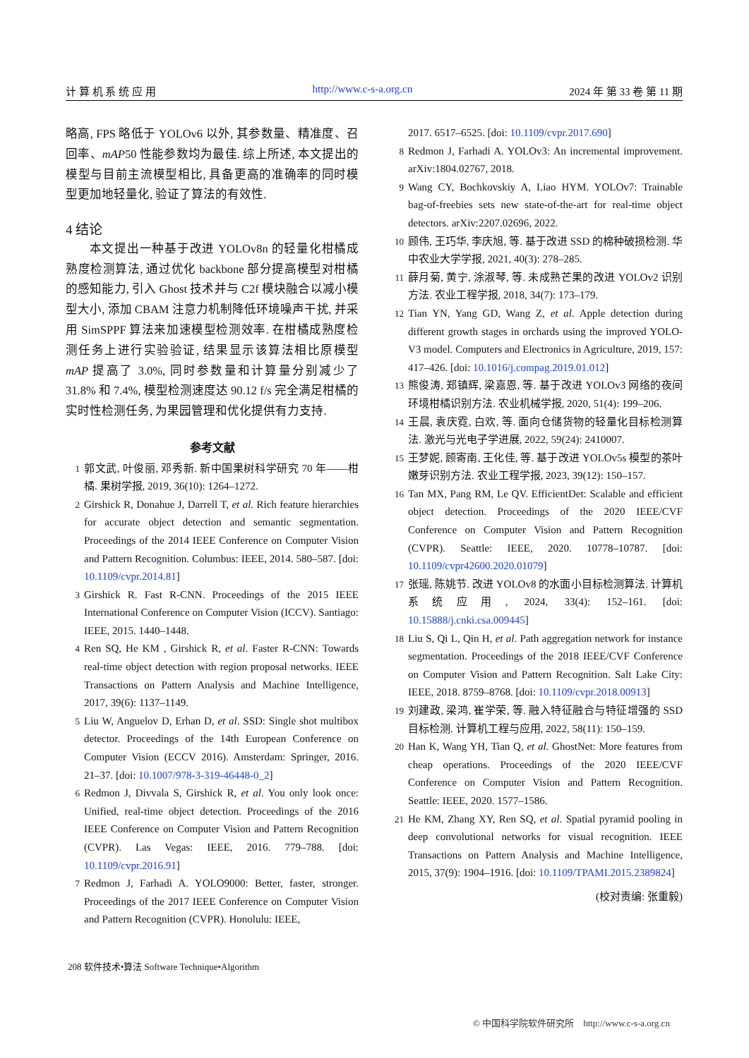计 算 机 系 统 应 用 http://www.c-s-a.org.cn 2024 年 第 33 卷 第 11 期
略高, FPS 略低于 YOLOv6 以外, 其参数量、精准度、召回率、mAP50 性能参数均为最佳. 综上所述, 本文提出的模型与目前主流模型相比, 具备更高的准确率的同时模型更加地轻量化, 验证了算法的有效性.
4 结论
  本文提出一种基于改进 YOLOv8n 的轻量化柑橘成熟度检测算法, 通过优化 backbone 部分提高模型对柑橘的感知能力, 引入 Ghost 技术并与 C2f 模块融合以减小模型大小, 添加 CBAM 注意力机制降低环境噪声干扰, 并采用 SimSPPF 算法来加速模型检测效率. 在柑橘成熟度检测任务上进行实验验证, 结果显示该算法相比原模型 mAP 提高了 3.0%, 同时参数量和计算量分别减少了 31.8% 和 7.4%, 模型检测速度达 90.12 f/s 完全满足柑橘的实时性检测任务, 为果园管理和优化提供有力支持.
参考文献
1 郭文武, 叶俊丽, 邓秀新. 新中国果树科学研究 70 年——柑橘. 果树学报, 2019, 36(10): 1264–1272.
2 Girshick R, Donahue J, Darrell T, et al. Rich feature hierarchies for accurate object detection and semantic segmentation. Proceedings of the 2014 IEEE Conference on Computer Vision and Pattern Recognition. Columbus: IEEE, 2014. 580–587. [doi: 10.1109/cvpr.2014.81]
3 Girshick R. Fast R-CNN. Proceedings of the 2015 IEEE International Conference on Computer Vision (ICCV). Santiago: IEEE, 2015. 1440–1448.
4 Ren SQ, He KM , Girshick R, et al. Faster R-CNN: Towards real-time object detection with region proposal networks. IEEE Transactions on Pattern Analysis and Machine Intelligence, 2017, 39(6): 1137–1149.
5 Liu W, Anguelov D, Erhan D, et al. SSD: Single shot multibox detector. Proceedings of the 14th European Conference on Computer Vision (ECCV 2016). Amsterdam: Springer, 2016. 21–37. [doi: 10.1007/978-3-319-46448-0_2]
6 Redmon J, Divvala S, Girshick R, et al. You only look once: Unified, real-time object detection. Proceedings of the 2016 IEEE Conference on Computer Vision and Pattern Recognition (CVPR). Las Vegas: IEEE, 2016. 779–788. [doi: 10.1109/cvpr.2016.91]
7 Redmon J, Farhadi A. YOLO9000: Better, faster, stronger. Proceedings of the 2017 IEEE Conference on Computer Vision and Pattern Recognition (CVPR). Honolulu: IEEE,
2017. 6517–6525. [doi: 10.1109/cvpr.2017.690]
8 Redmon J, Farhadi A. YOLOv3: An incremental improvement. arXiv:1804.02767, 2018.
9 Wang CY, Bochkovskiy A, Liao HYM. YOLOv7: Trainable bag-of-freebies sets new state-of-the-art for real-time object detectors. arXiv:2207.02696, 2022.
10 顾伟, 王巧华, 李庆旭, 等. 基于改进 SSD 的棉种破损检测. 华中农业大学学报, 2021, 40(3): 278–285.
11 薛月菊, 黄宁, 涂淑琴, 等. 未成熟芒果的改进 YOLOv2 识别方法. 农业工程学报, 2018, 34(7): 173–179.
12 Tian YN, Yang GD, Wang Z, et al. Apple detection during different growth stages in orchards using the improved YOLO-V3 model. Computers and Electronics in Agriculture, 2019, 157: 417–426. [doi: 10.1016/j.compag.2019.01.012]
13 熊俊涛, 郑镇辉, 梁嘉恩, 等. 基于改进 YOLOv3 网络的夜间环境柑橘识别方法. 农业机械学报, 2020, 51(4): 199–206.
14 王晨, 袁庆霓, 白欢, 等. 面向仓储货物的轻量化目标检测算法. 激光与光电子学进展, 2022, 59(24): 2410007.
15 王梦妮, 顾寄南, 王化佳, 等. 基于改进 YOLOv5s 模型的茶叶嫩芽识别方法. 农业工程学报, 2023, 39(12): 150–157.
16 Tan MX, Pang RM, Le QV. EfficientDet: Scalable and efficient object detection. Proceedings of the 2020 IEEE/CVF Conference on Computer Vision and Pattern Recognition (CVPR). Seattle: IEEE, 2020. 10778–10787. [doi: 10.1109/cvpr42600.2020.01079]
17 张瑶, 陈姚节. 改进 YOLOv8 的水面小目标检测算法. 计算机系统应用, 2024, 33(4): 152–161. [doi: 10.15888/j.cnki.csa.009445]
18 Liu S, Qi L, Qin H, et al. Path aggregation network for instance segmentation. Proceedings of the 2018 IEEE/CVF Conference on Computer Vision and Pattern Recognition. Salt Lake City: IEEE, 2018. 8759–8768. [doi: 10.1109/cvpr.2018.00913]
19 刘建政, 梁鸿, 崔学荣, 等. 融入特征融合与特征增强的 SSD 目标检测. 计算机工程与应用, 2022, 58(11): 150–159.
20 Han K, Wang YH, Tian Q, et al. GhostNet: More features from cheap operations. Proceedings of the 2020 IEEE/CVF Conference on Computer Vision and Pattern Recognition. Seattle: IEEE, 2020. 1577–1586.
21 He KM, Zhang XY, Ren SQ, et al. Spatial pyramid pooling in deep convolutional networks for visual recognition. IEEE Transactions on Pattern Analysis and Machine Intelligence, 2015, 37(9): 1904–1916. [doi: 10.1109/TPAMI.2015.2389824]
(校对责编: 张重毅)
208 软件技术•算法 Software Technique•Algorithm
© 中国科学院软件研究所 http://www.c-s-a.org.cn